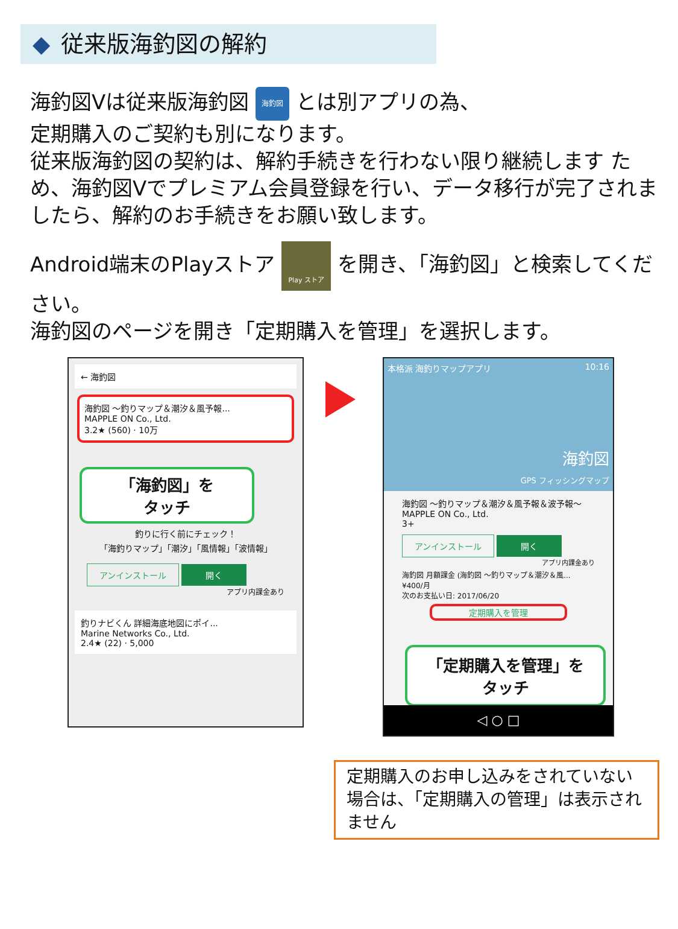◆ 従来版海釣図の解約
海釣図Vは従来版海釣図 海釣図 とは別アプリの為、
定期購入のご契約も別になります。
従来版海釣図の契約は、解約手続きを行わない限り継続します ため、海釣図Vでプレミアム会員登録を行い、データ移行が完了されましたら、解約のお手続きをお願い致します。
Android端末のPlayストア Play ストア を開き、「海釣図」と検索してください。
海釣図のページを開き「定期購入を管理」を選択します。
← 海釣図
海釣図 〜釣りマップ＆潮汐＆風予報...
MAPPLE ON Co., Ltd.
3.2★ (560) · 10万
「海釣図」を
タッチ
釣りに行く前にチェック！
「海釣りマップ」「潮汐」「風情報」「波情報」
アンインストール 開く
アプリ内課金あり
釣りナビくん 詳細海底地図にポイ...
Marine Networks Co., Ltd.
2.4★ (22) · 5,000
本格派 海釣りマップアプリ 10:16
海釣図
GPS フィッシングマップ
海釣図 〜釣りマップ＆潮汐＆風予報＆波予報〜
MAPPLE ON Co., Ltd.
3+
アンインストール 開く
アプリ内課金あり
海釣図 月額課金 (海釣図 〜釣りマップ＆潮汐＆風...
¥400/月
次のお支払い日: 2017/06/20
定期購入を管理
「定期購入を管理」を
タッチ
◁ ○ □
定期購入のお申し込みをされていない場合は、「定期購入の管理」は表示されません